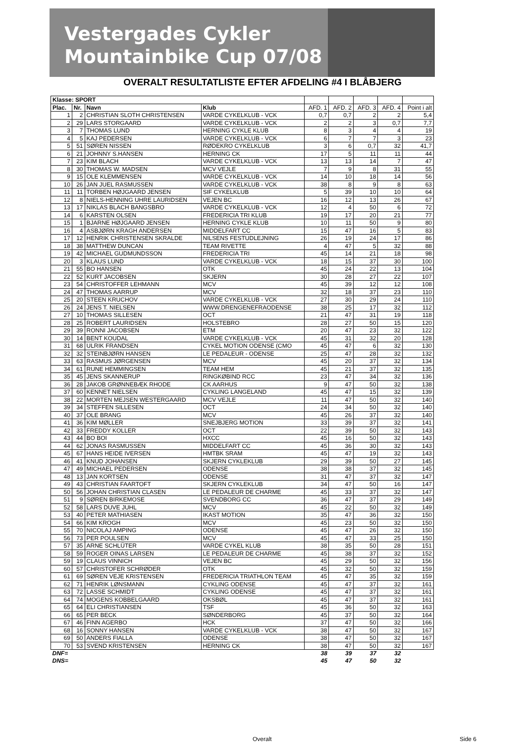Vestergades Cykler
Mountainbike Cup 07/08
OVERALT RESULTATLISTE EFTER AFDELING #4 I BLÅBJERG
| Klasse: SPORT | | | | | | | | |
| Plac. | Nr. | Navn | Klub | AFD. 1 | AFD. 2 | AFD. 3 | AFD. 4 | Point i alt |
| 1 | 2 | CHRISTIAN SLOTH CHRISTENSEN | VARDE CYKELKLUB - VCK | 0,7 | 0,7 | 2 | 2 | 5,4 |
| 2 | 29 | LARS STORGAARD | VARDE CYKELKLUB - VCK | 2 | 2 | 3 | 0,7 | 7,7 |
| 3 | 7 | THOMAS LUND | HERNING CYKLE KLUB | 8 | 3 | 4 | 4 | 19 |
| 4 | 5 | KAJ PEDERSEN | VARDE CYKELKLUB - VCK | 6 | 7 | 7 | 3 | 23 |
| 5 | 51 | SØREN NISSEN | RØDEKRO CYKELKLUB | 3 | 6 | 0,7 | 32 | 41,7 |
| 6 | 21 | JOHNNY S.HANSEN | HERNING CK | 17 | 5 | 11 | 11 | 44 |
| 7 | 23 | KIM BLACH | VARDE CYKELKLUB - VCK | 13 | 13 | 14 | 7 | 47 |
| 8 | 30 | THOMAS W. MADSEN | MCV VEJLE | 7 | 9 | 8 | 31 | 55 |
| 9 | 15 | OLE KLEMMENSEN | VARDE CYKELKLUB - VCK | 14 | 10 | 18 | 14 | 56 |
| 10 | 26 | JAN JUEL RASMUSSEN | VARDE CYKELKLUB - VCK | 38 | 8 | 9 | 8 | 63 |
| 11 | 11 | TORBEN HØJGAARD JENSEN | SIF CYKELKLUB | 5 | 39 | 10 | 10 | 64 |
| 12 | 8 | NIELS-HENNING UHRE LAURIDSEN | VEJEN BC | 16 | 12 | 13 | 26 | 67 |
| 13 | 17 | NIKLAS BLACH BANGSBRO | VARDE CYKELKLUB - VCK | 12 | 4 | 50 | 6 | 72 |
| 14 | 6 | KARSTEN OLSEN | FREDERICIA TRI KLUB | 19 | 17 | 20 | 21 | 77 |
| 15 | 1 | BJARNE HØJGAARD JENSEN | HERNING CYKLE KLUB | 10 | 11 | 50 | 9 | 80 |
| 16 | 4 | ASBJØRN KRAGH ANDERSEN | MIDDELFART CC | 15 | 47 | 16 | 5 | 83 |
| 17 | 12 | HENRIK CHRISTENSEN SKRALDE | NILSENS FESTUDLEJNING | 26 | 19 | 24 | 17 | 86 |
| 18 | 38 | MATTHEW DUNCAN | TEAM RIVETTE | 4 | 47 | 5 | 32 | 88 |
| 19 | 42 | MICHAEL GUDMUNDSSON | FREDERICIA TRI | 45 | 14 | 21 | 18 | 98 |
| 20 | 3 | KLAUS LUND | VARDE CYKELKLUB - VCK | 18 | 15 | 37 | 30 | 100 |
| 21 | 55 | BO HANSEN | OTK | 45 | 24 | 22 | 13 | 104 |
| 22 | 52 | KURT JACOBSEN | SKJERN | 30 | 28 | 27 | 22 | 107 |
| 23 | 54 | CHRISTOFFER LEHMANN | MCV | 45 | 39 | 12 | 12 | 108 |
| 24 | 47 | THOMAS AARRUP | MCV | 32 | 18 | 37 | 23 | 110 |
| 25 | 20 | STEEN KRUCHOV | VARDE CYKELKLUB - VCK | 27 | 30 | 29 | 24 | 110 |
| 26 | 24 | JENS T. NIELSEN | WWW.DRENGENEFRAODENSE | 38 | 25 | 17 | 32 | 112 |
| 27 | 10 | THOMAS SILLESEN | OCT | 21 | 47 | 31 | 19 | 118 |
| 28 | 25 | ROBERT LAURIDSEN | HOLSTEBRO | 28 | 27 | 50 | 15 | 120 |
| 29 | 39 | RONNI JACOBSEN | ETM | 20 | 47 | 23 | 32 | 122 |
| 30 | 14 | BENT KOUDAL | VARDE CYKELKLUB - VCK | 45 | 31 | 32 | 20 | 128 |
| 31 | 68 | ULRIK FRANDSEN | CYKEL MOTION ODENSE (CMO | 45 | 47 | 6 | 32 | 130 |
| 32 | 32 | STEINBJØRN HANSEN | LE PEDALEUR - ODENSE | 25 | 47 | 28 | 32 | 132 |
| 33 | 63 | RASMUS JØRGENSEN | MCV | 45 | 20 | 37 | 32 | 134 |
| 34 | 61 | RUNE HEMMINGSEN | TEAM HEM | 45 | 21 | 37 | 32 | 135 |
| 35 | 45 | JENS SKANNERUP | RINGKØBIND RCC | 23 | 47 | 34 | 32 | 136 |
| 36 | 28 | JAKOB GRØNNEBÆK RHODE | CK AARHUS | 9 | 47 | 50 | 32 | 138 |
| 37 | 60 | KENNET NIELSEN | CYKLING LANGELAND | 45 | 47 | 15 | 32 | 139 |
| 38 | 22 | MORTEN MEJSEN WESTERGAARD | MCV VEJLE | 11 | 47 | 50 | 32 | 140 |
| 39 | 34 | STEFFEN SILLESEN | OCT | 24 | 34 | 50 | 32 | 140 |
| 40 | 37 | OLE BRANG | MCV | 45 | 26 | 37 | 32 | 140 |
| 41 | 36 | KIM MØLLER | SNEJBJERG MOTION | 33 | 39 | 37 | 32 | 141 |
| 42 | 33 | FREDDY KOLLER | OCT | 22 | 39 | 50 | 32 | 143 |
| 43 | 44 | BO BOI | HXCC | 45 | 16 | 50 | 32 | 143 |
| 44 | 62 | JONAS RASMUSSEN | MIDDELFART CC | 45 | 36 | 30 | 32 | 143 |
| 45 | 67 | HANS HEIDE IVERSEN | HMTBK SRAM | 45 | 47 | 19 | 32 | 143 |
| 46 | 41 | KNUD JOHANSEN | SKJERN CYKLEKLUB | 29 | 39 | 50 | 27 | 145 |
| 47 | 49 | MICHAEL PEDERSEN | ODENSE | 38 | 38 | 37 | 32 | 145 |
| 48 | 13 | JAN KORTSEN | ODENSE | 31 | 47 | 37 | 32 | 147 |
| 49 | 43 | CHRISTIAN FAARTOFT | SKJERN CYKLEKLUB | 34 | 47 | 50 | 16 | 147 |
| 50 | 56 | JOHAN CHRISTIAN CLASEN | LE PEDALEUR DE CHARME | 45 | 33 | 37 | 32 | 147 |
| 51 | 9 | SØREN BIRKEMOSE | SVENDBORG CC | 36 | 47 | 37 | 29 | 149 |
| 52 | 58 | LARS DUVE JUHL | MCV | 45 | 22 | 50 | 32 | 149 |
| 53 | 40 | PETER MATHIASEN | IKAST MOTION | 35 | 47 | 36 | 32 | 150 |
| 54 | 66 | KIM KROGH | MCV | 45 | 23 | 50 | 32 | 150 |
| 55 | 70 | NICOLAJ AMPING | ODENSE | 45 | 47 | 26 | 32 | 150 |
| 56 | 73 | PER POULSEN | MCV | 45 | 47 | 33 | 25 | 150 |
| 57 | 35 | ARNE SCHLÜTER | VARDE CYKEL KLUB | 38 | 35 | 50 | 28 | 151 |
| 58 | 59 | ROGER OINAS LARSEN | LE PEDALEUR DE CHARME | 45 | 38 | 37 | 32 | 152 |
| 59 | 19 | CLAUS VINNICH | VEJEN BC | 45 | 29 | 50 | 32 | 156 |
| 60 | 57 | CHRISTOFER SCHRØDER | OTK | 45 | 32 | 50 | 32 | 159 |
| 61 | 69 | SØREN VEJE KRISTENSEN | FREDERICIA TRIATHLON TEAM | 45 | 47 | 35 | 32 | 159 |
| 62 | 71 | HENRIK LØNSMANN | CYKLING ODENSE | 45 | 47 | 37 | 32 | 161 |
| 63 | 72 | LASSE SCHMIDT | CYKLING ODENSE | 45 | 47 | 37 | 32 | 161 |
| 64 | 74 | MOGENS KOBBELGAARD | OKSBØL | 45 | 47 | 37 | 32 | 161 |
| 65 | 64 | ELI CHRISTIANSEN | TSF | 45 | 36 | 50 | 32 | 163 |
| 66 | 65 | PER BECK | SØNDERBORG | 45 | 37 | 50 | 32 | 164 |
| 67 | 46 | FINN AGERBO | HCK | 37 | 47 | 50 | 32 | 166 |
| 68 | 16 | SONNY HANSEN | VARDE CYKELKLUB - VCK | 38 | 47 | 50 | 32 | 167 |
| 69 | 50 | ANDERS FIALLA | ODENSE | 38 | 47 | 50 | 32 | 167 |
| 70 | 53 | SVEND KRISTENSEN | HERNING CK | 38 | 47 | 50 | 32 | 167 |
| DNF= | | | | 38 | 39 | 37 | 32 | |
| DNS= | | | | 45 | 47 | 50 | 32 | |
Overalt Side 6